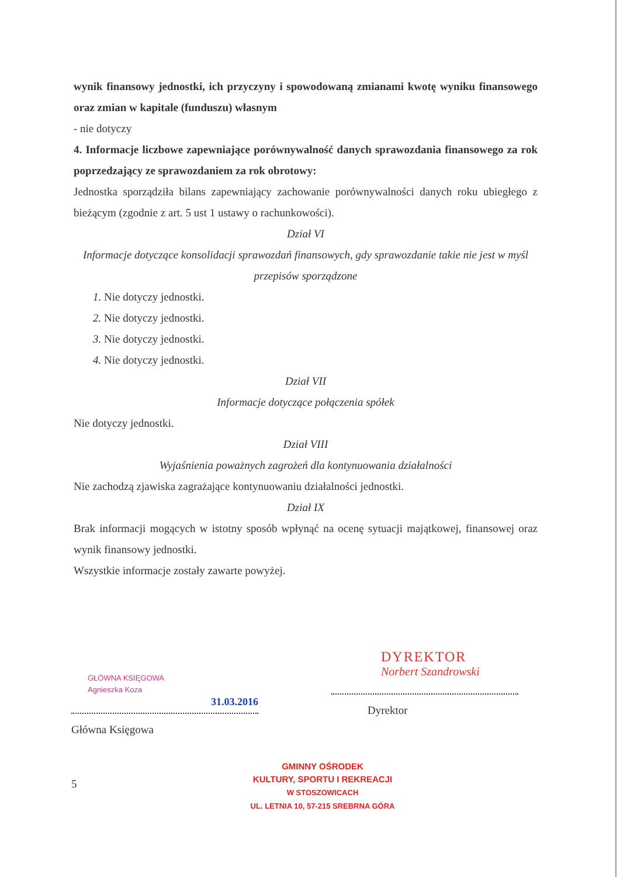wynik finansowy jednostki, ich przyczyny i spowodowaną zmianami kwotę wyniku finansowego oraz zmian w kapitale (funduszu) własnym
- nie dotyczy
4. Informacje liczbowe zapewniające porównywalność danych sprawozdania finansowego za rok poprzedzający ze sprawozdaniem za rok obrotowy:
Jednostka sporządziła bilans zapewniający zachowanie porównywalności danych roku ubiegłego z bieżącym (zgodnie z art. 5 ust 1 ustawy o rachunkowości).
Dział VI
Informacje dotyczące konsolidacji sprawozdań finansowych, gdy sprawozdanie takie nie jest w myśl przepisów sporządzone
1. Nie dotyczy jednostki.
2. Nie dotyczy jednostki.
3. Nie dotyczy jednostki.
4. Nie dotyczy jednostki.
Dział VII
Informacje dotyczące połączenia spółek
Nie dotyczy jednostki.
Dział VIII
Wyjaśnienia poważnych zagrożeń dla kontynuowania działalności
Nie zachodzą zjawiska zagrażające kontynuowaniu działalności jednostki.
Dział IX
Brak informacji mogących w istotny sposób wpłynąć na ocenę sytuacji majątkowej, finansowej oraz wynik finansowy jednostki.
Wszystkie informacje zostały zawarte powyżej.
GŁÓWNA KSIĘGOWA
Agnieszka Koza
31.03.2016
Główna Księgowa
DYREKTOR
Norbert Szandrowski
Dyrektor
5
GMINNY OŚRODEK
KULTURY, SPORTU I REKREACJI
W STOSZOWICACH
UL. LETNIA 10, 57-215 SREBRNA GÓRA